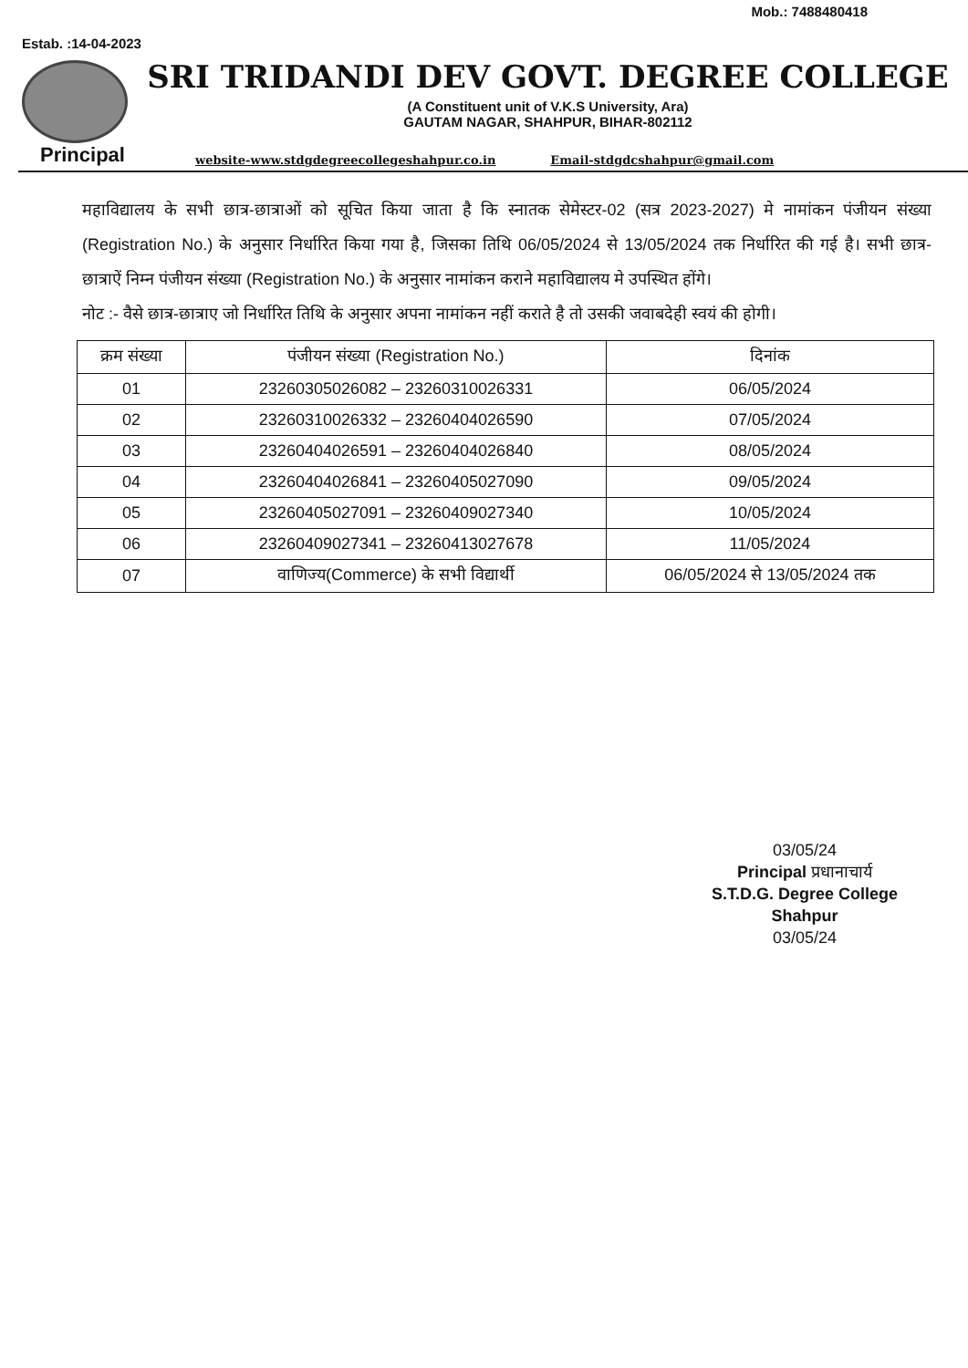Mob.: 7488480418
Estab. :14-04-2023
SRI TRIDANDI DEV GOVT. DEGREE COLLEGE
(A Constituent unit of V.K.S University, Ara)
GAUTAM NAGAR, SHAHPUR, BIHAR-802112
Principal website-www.stdgdegreecollegeshahpur.co.in Email-stdgdcshahpur@gmail.com
महाविद्यालय के सभी छात्र-छात्राओं को सूचित किया जाता है कि स्नातक सेमेस्टर-02 (सत्र 2023-2027) मे नामांकन पंजीयन संख्या (Registration No.) के अनुसार निर्धारित किया गया है, जिसका तिथि 06/05/2024 से 13/05/2024 तक निर्धारित की गई है। सभी छात्र-छात्राऐं निम्न पंजीयन संख्या (Registration No.) के अनुसार नामांकन कराने महाविद्यालय मे उपस्थित होंगे।
नोट :- वैसे छात्र-छात्राए जो निर्धारित तिथि के अनुसार अपना नामांकन नहीं कराते है तो उसकी जवाबदेही स्वयं की होगी।
| क्रम संख्या | पंजीयन संख्या (Registration No.) | दिनांक |
| --- | --- | --- |
| 01 | 23260305026082 – 23260310026331 | 06/05/2024 |
| 02 | 23260310026332 – 23260404026590 | 07/05/2024 |
| 03 | 23260404026591 – 23260404026840 | 08/05/2024 |
| 04 | 23260404026841 – 23260405027090 | 09/05/2024 |
| 05 | 23260405027091 – 23260409027340 | 10/05/2024 |
| 06 | 23260409027341 – 23260413027678 | 11/05/2024 |
| 07 | वाणिज्य(Commerce) के सभी विद्यार्थी | 06/05/2024 से 13/05/2024 तक |
03/05/24
Principal प्रधानाचार्य
S.T.D.G. Degree College
Shahpur
03/05/24